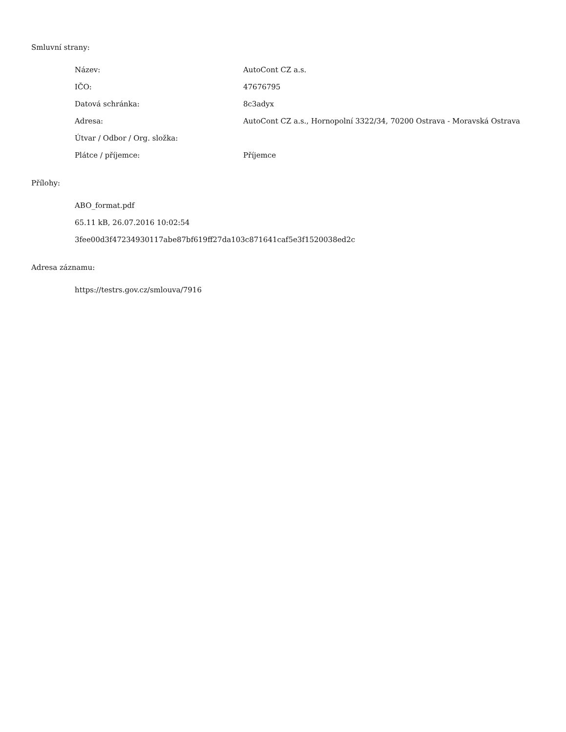Smluvní strany:
| Název: | AutoCont CZ a.s. |
| IČO: | 47676795 |
| Datová schránka: | 8c3adyx |
| Adresa: | AutoCont CZ a.s., Hornopolní 3322/34, 70200 Ostrava - Moravská Ostrava |
| Útvar / Odbor / Org. složka: | |
| Plátce / příjemce: | Příjemce |
Přílohy:
ABO_format.pdf
65.11 kB, 26.07.2016 10:02:54
3fee00d3f47234930117abe87bf619ff27da103c871641caf5e3f1520038ed2c
Adresa záznamu:
https://testrs.gov.cz/smlouva/7916